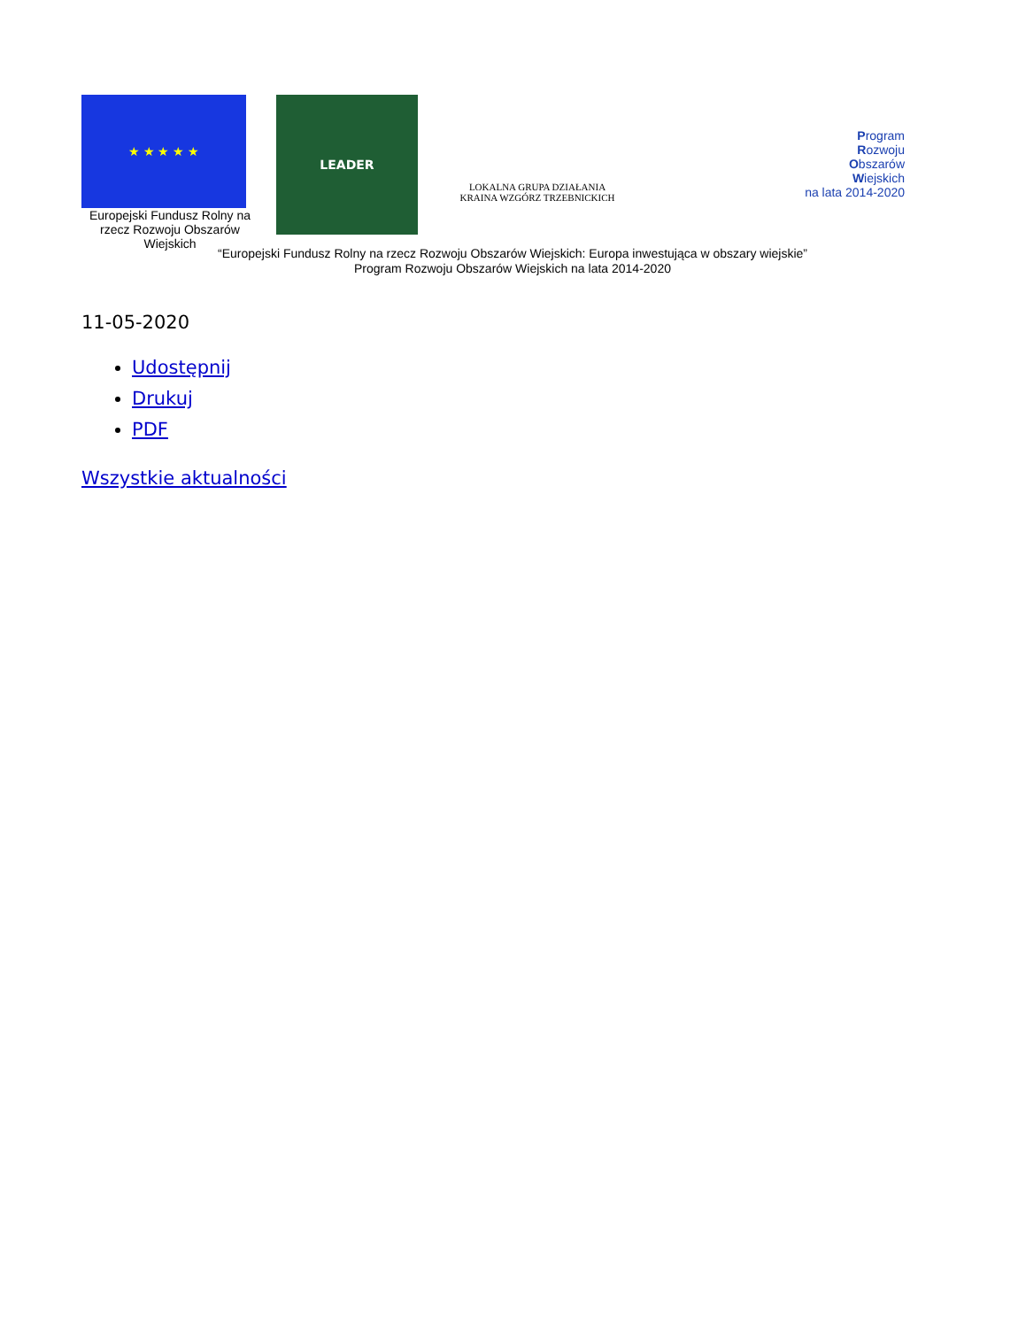★ ★ ★ ★ ★
Europejski Fundusz Rolny na rzecz Rozwoju Obszarów Wiejskich
LEADER
LOKALNA GRUPA DZIAŁANIA
KRAINA WZGÓRZ TRZEBNICKICH
Program
Rozwoju
Obszarów
Wiejskich
na lata 2014-2020
“Europejski Fundusz Rolny na rzecz Rozwoju Obszarów Wiejskich: Europa inwestująca w obszary wiejskie”
Program Rozwoju Obszarów Wiejskich na lata 2014-2020
11-05-2020
Udostępnij
Drukuj
PDF
Wszystkie aktualności